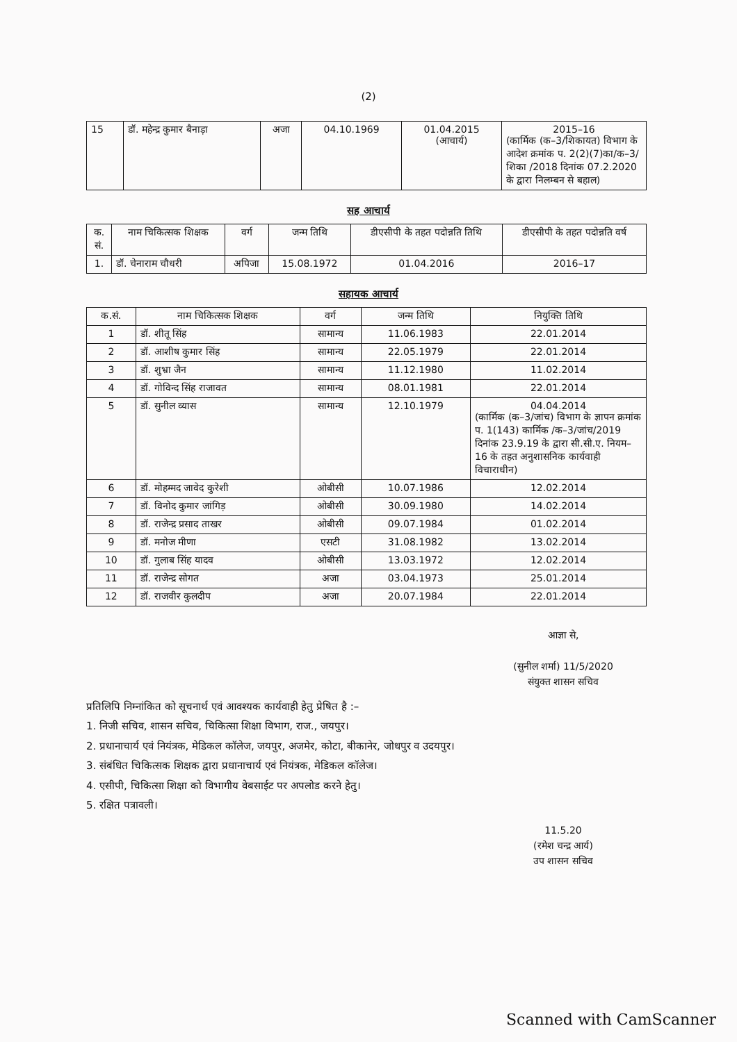(2)
| 15 | डॉ. महेन्द्र कुमार बैनाड़ा | अजा | 04.10.1969 | 01.04.2015 (आचार्य) | 2015–16 (कार्मिक (क–3/शिकायत) विभाग के आदेश क्रमांक प. 2(2)(7)का/क–3/शिका /2018 दिनांक 07.2.2020 के द्वारा निलम्बन से बहाल) |
सह आचार्य
| क. सं. | नाम चिकित्सक शिक्षक | वर्ग | जन्म तिथि | डीएसीपी के तहत पदोन्नति तिथि | डीएसीपी के तहत पदोन्नति वर्ष |
| --- | --- | --- | --- | --- | --- |
| 1. | डॉ. चेनाराम चौधरी | अपिजा | 15.08.1972 | 01.04.2016 | 2016–17 |
सहायक आचार्य
| क.सं. | नाम चिकित्सक शिक्षक | वर्ग | जन्म तिथि | नियुक्ति तिथि |
| --- | --- | --- | --- | --- |
| 1 | डॉ. शीतू सिंह | सामान्य | 11.06.1983 | 22.01.2014 |
| 2 | डॉ. आशीष कुमार सिंह | सामान्य | 22.05.1979 | 22.01.2014 |
| 3 | डॉ. शुभ्रा जैन | सामान्य | 11.12.1980 | 11.02.2014 |
| 4 | डॉ. गोविन्द सिंह राजावत | सामान्य | 08.01.1981 | 22.01.2014 |
| 5 | डॉ. सुनील व्यास | सामान्य | 12.10.1979 | 04.04.2014 (कार्मिक (क–3/जांच) विभाग के ज्ञापन क्रमांक प. 1(143) कार्मिक /क–3/जांच/2019 दिनांक 23.9.19 के द्वारा सी.सी.ए. नियम–16 के तहत अनुशासनिक कार्यवाही विचाराधीन) |
| 6 | डॉ. मोहम्मद जावेद कुरेशी | ओबीसी | 10.07.1986 | 12.02.2014 |
| 7 | डॉ. विनोद कुमार जांगिड़ | ओबीसी | 30.09.1980 | 14.02.2014 |
| 8 | डॉ. राजेन्द्र प्रसाद ताखर | ओबीसी | 09.07.1984 | 01.02.2014 |
| 9 | डॉ. मनोज मीणा | एसटी | 31.08.1982 | 13.02.2014 |
| 10 | डॉ. गुलाब सिंह यादव | ओबीसी | 13.03.1972 | 12.02.2014 |
| 11 | डॉ. राजेन्द्र सोगत | अजा | 03.04.1973 | 25.01.2014 |
| 12 | डॉ. राजवीर कुलदीप | अजा | 20.07.1984 | 22.01.2014 |
आज्ञा से,
(सुनील शर्मा) 11/5/2020
संयुक्त शासन सचिव
प्रतिलिपि निम्नांकित को सूचनार्थ एवं आवश्यक कार्यवाही हेतु प्रेषित है :–
1. निजी सचिव, शासन सचिव, चिकित्सा शिक्षा विभाग, राज., जयपुर।
2. प्रधानाचार्य एवं नियंत्रक, मेडिकल कॉलेज, जयपुर, अजमेर, कोटा, बीकानेर, जोधपुर व उदयपुर।
3. संबंधित चिकित्सक शिक्षक द्वारा प्रधानाचार्य एवं नियंत्रक, मेडिकल कॉलेज।
4. एसीपी, चिकित्सा शिक्षा को विभागीय वेबसाईट पर अपलोड करने हेतु।
5. रक्षित पत्रावली।
11.5.20
(रमेश चन्द्र आर्य)
उप शासन सचिव
Scanned with CamScanner